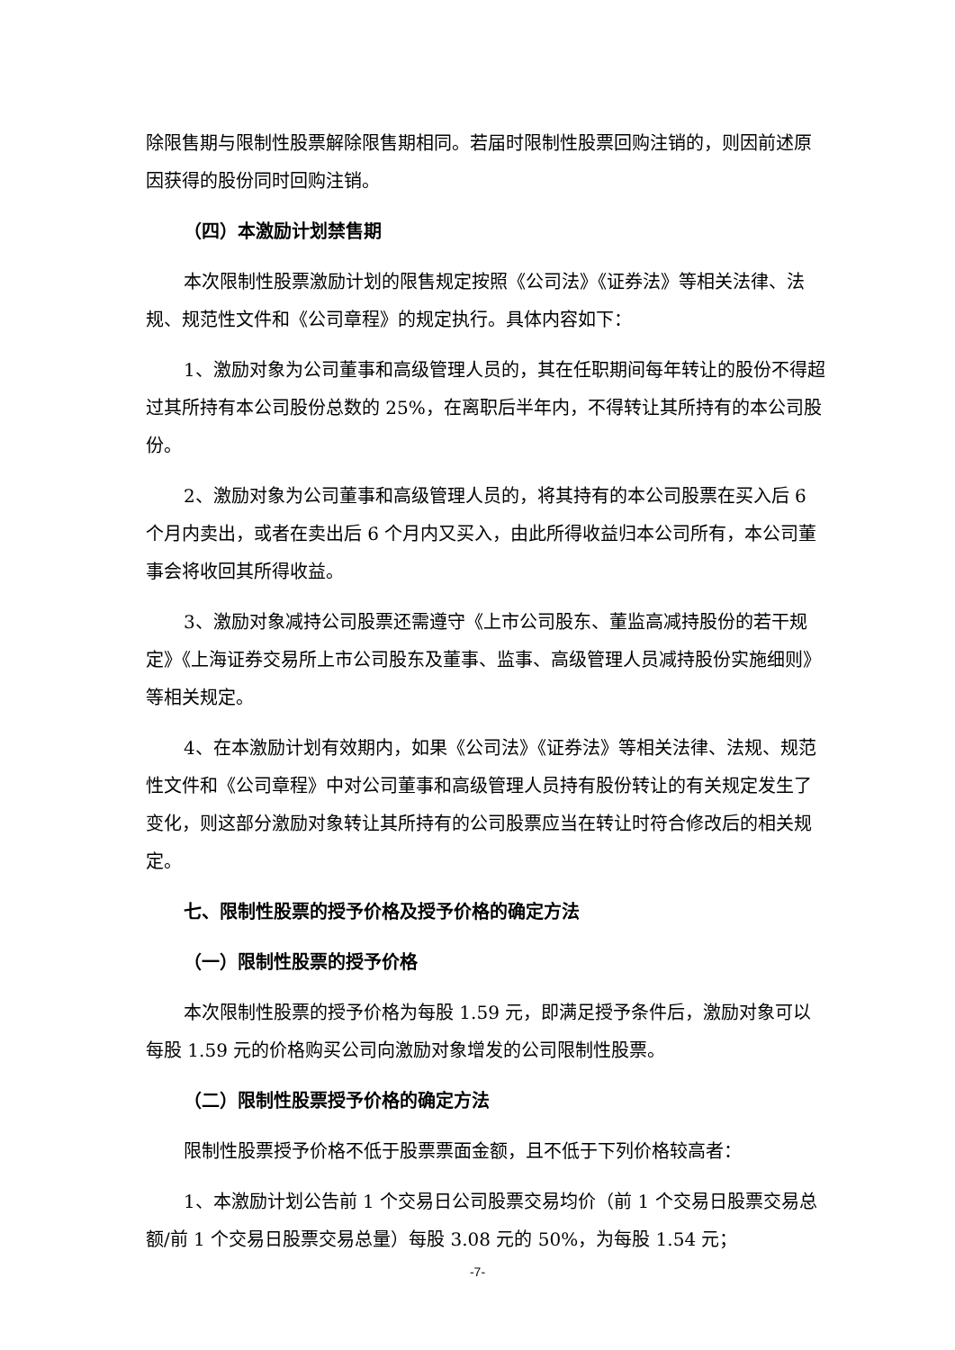除限售期与限制性股票解除限售期相同。若届时限制性股票回购注销的，则因前述原因获得的股份同时回购注销。
（四）本激励计划禁售期
本次限制性股票激励计划的限售规定按照《公司法》《证券法》等相关法律、法规、规范性文件和《公司章程》的规定执行。具体内容如下：
1、激励对象为公司董事和高级管理人员的，其在任职期间每年转让的股份不得超过其所持有本公司股份总数的 25%，在离职后半年内，不得转让其所持有的本公司股份。
2、激励对象为公司董事和高级管理人员的，将其持有的本公司股票在买入后 6 个月内卖出，或者在卖出后 6 个月内又买入，由此所得收益归本公司所有，本公司董事会将收回其所得收益。
3、激励对象减持公司股票还需遵守《上市公司股东、董监高减持股份的若干规定》《上海证券交易所上市公司股东及董事、监事、高级管理人员减持股份实施细则》等相关规定。
4、在本激励计划有效期内，如果《公司法》《证券法》等相关法律、法规、规范性文件和《公司章程》中对公司董事和高级管理人员持有股份转让的有关规定发生了变化，则这部分激励对象转让其所持有的公司股票应当在转让时符合修改后的相关规定。
七、限制性股票的授予价格及授予价格的确定方法
（一）限制性股票的授予价格
本次限制性股票的授予价格为每股 1.59 元，即满足授予条件后，激励对象可以每股 1.59 元的价格购买公司向激励对象增发的公司限制性股票。
（二）限制性股票授予价格的确定方法
限制性股票授予价格不低于股票票面金额，且不低于下列价格较高者：
1、本激励计划公告前 1 个交易日公司股票交易均价（前 1 个交易日股票交易总额/前 1 个交易日股票交易总量）每股 3.08 元的 50%，为每股 1.54 元；
-7-